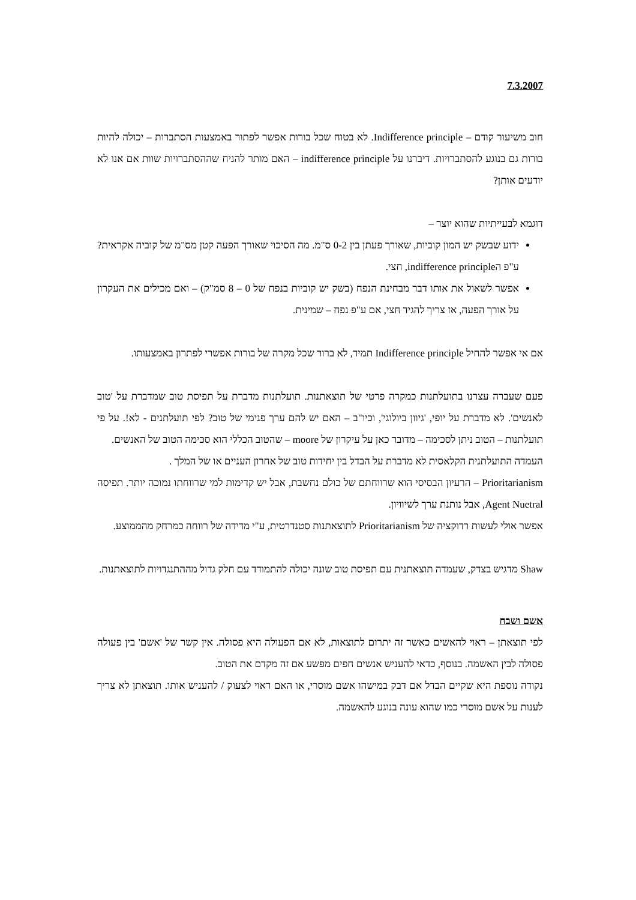7.3.2007
חוב משיעור קודם – Indifference principle. לא בטוח שכל בורות אפשר לפתור באמצעות הסתברות – יכולה להיות בורות גם בנוגע להסתברויות. דיברנו על indifference principle – האם מותר להניח שההסתברויות שוות אם אנו לא יודעים אותן?
דוגמא לבעייתיות שהוא יוצר –
ידוע שבשק יש המון קוביות, שאורך פעתן בין 0-2 ס"מ. מה הסיכוי שאורך הפעה קטן מס"מ של קוביה אקראית? ע"פ הindifference principle, חצי.
אפשר לשאול את אותו דבר מבחינת הנפח (בשק יש קוביות בנפח של 0 – 8 סמ"ק) – ואם מכילים את העקרון על אורך הפעה, אז צריך להגיד חצי, אם ע"פ נפח – שמינית.
אם אי אפשר להחיל Indifference principle תמיד, לא ברור שכל מקרה של בורות אפשרי לפתרון באמצעותו.
פעם שעברה עצרנו בתועלתנות כמקרה פרטי של תוצאתנות. תועלתנות מדברת על תפיסת טוב שמדברת על 'טוב לאנשים'. לא מדברת על יופי, 'גיוון ביולוגי', וכיו"ב – האם יש להם ערך פנימי של טוב? לפי תועלתנים - לא!. על פי תועלתנות – הטוב ניתן לסכימה – מדובר כאן על עיקרון של moore – שהטוב הכללי הוא סכימה הטוב של האנשים.
העמדה התועלתנית הקלאסית לא מדברת על הבדל בין יחידות טוב של אחרון העניים או של המלך .
Prioritarianism – הרעיון הבסיסי הוא שרווחתם של כולם נחשבת, אבל יש קדימות למי שרווחתו נמוכה יותר. תפיסה Agent Nuetral, אבל נותנת ערך לשיוויון.
אפשר אולי לעשות רדוקציה של Prioritarianism לתוצאתנות סטנדרטית, ע"י מדידה של רווחה כמרחק מהממוצע.
Shaw מדגיש בצדק, שעמדה תוצאתנית עם תפיסת טוב שונה יכולה להתמודד עם חלק גדול מההתנגדויות לתוצאתנות.
אשם ושבח
לפי תוצאתן – ראוי להאשים כאשר זה יתרום לתוצאות, לא אם הפעולה היא פסולה. אין קשר של 'אשם' בין פעולה פסולה לבין האשמה. בנוסף, כדאי להעניש אנשים חפים מפשע אם זה מקדם את הטוב.
נקודה נוספת היא שקיים הבדל אם דבק במישהו אשם מוסרי, או האם ראוי לצעוק / להעניש אותו. תוצאתן לא צריך לענות על אשם מוסרי כמו שהוא עונה בנוגע להאשמה.